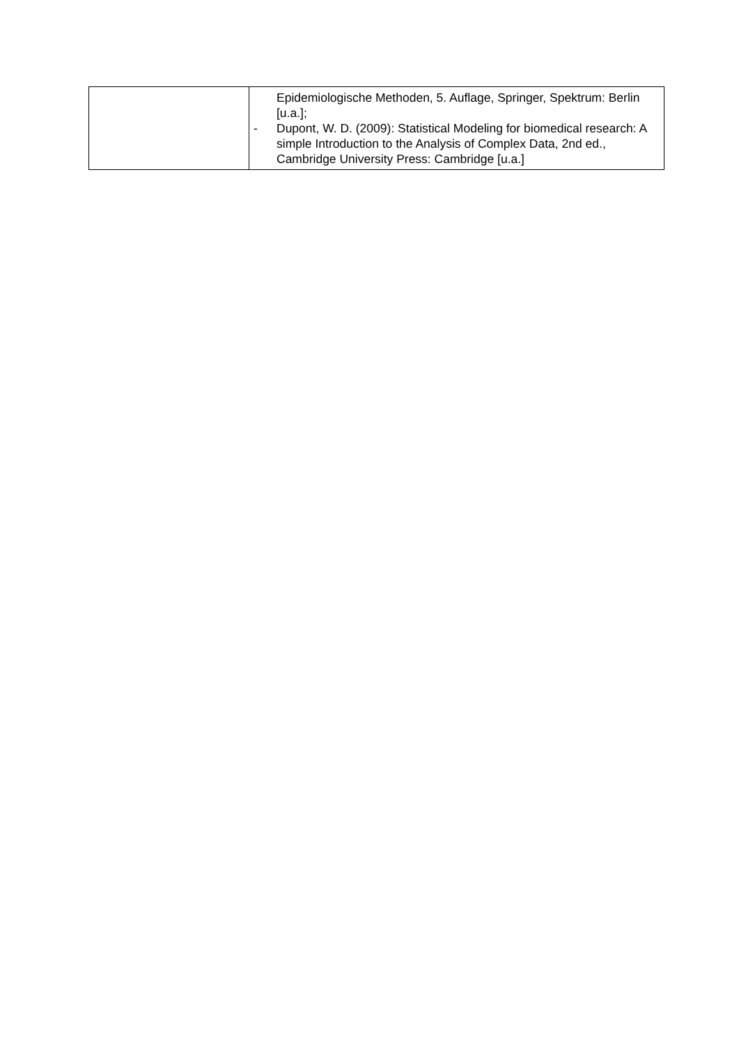| | Epidemiologische Methoden, 5. Auflage, Springer, Spektrum: Berlin [u.a.]; - Dupont, W. D. (2009): Statistical Modeling for biomedical research: A simple Introduction to the Analysis of Complex Data, 2nd ed., Cambridge University Press: Cambridge [u.a.] |